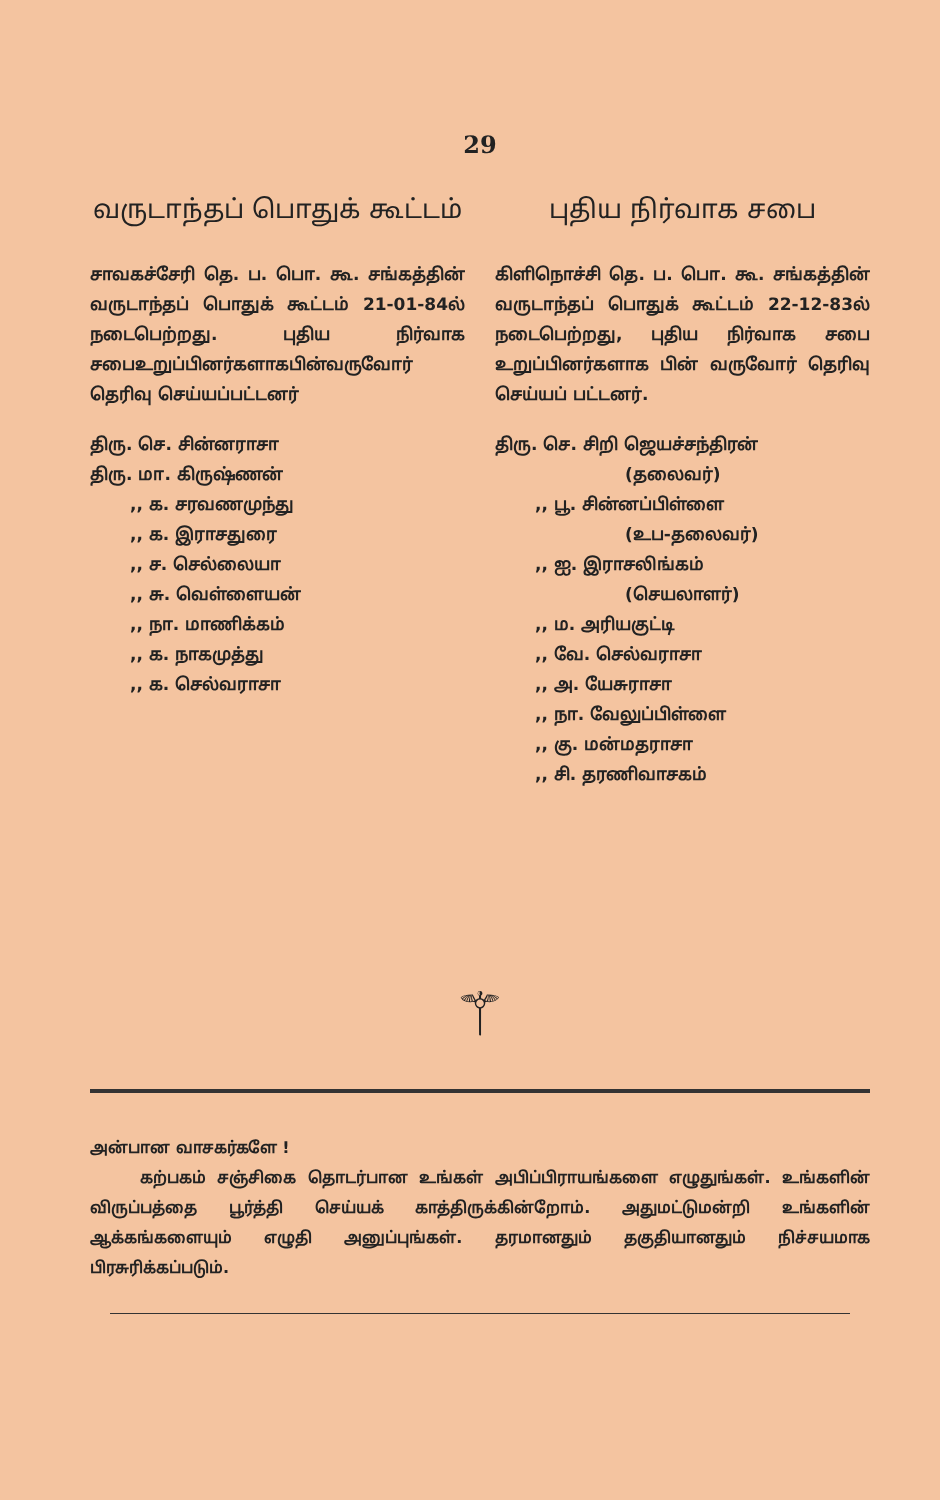29
வருடாந்தப் பொதுக் கூட்டம்
சாவகச்சேரி தெ. ப. பொ. கூ. சங்கத்தின் வருடாந்தப் பொதுக் கூட்டம் 21-01-84ல் நடைபெற்றது. புதிய நிர்வாக சபைஉறுப்பினர்களாகபின்வருவோர் தெரிவு செய்யப்பட்டனர்
திரு. செ. சின்னராசா
திரு. மா. கிருஷ்ணன்
,, க. சரவணமுந்து
,, க. இராசதுரை
,, ச. செல்லையா
,, சு. வெள்ளையன்
,, நா. மாணிக்கம்
,, க. நாகமுத்து
,, க. செல்வராசா
புதிய நிர்வாக சபை
கிளிநொச்சி தெ. ப. பொ. கூ. சங்கத்தின் வருடாந்தப் பொதுக் கூட்டம் 22-12-83ல் நடைபெற்றது, புதிய நிர்வாக சபை உறுப்பினர்களாக பின் வருவோர் தெரிவு செய்யப் பட்டனர்.
திரு. செ. சிறி ஜெயச்சந்திரன்
(தலைவர்)
,, பூ. சின்னப்பிள்ளை
(உப-தலைவர்)
,, ஐ. இராசலிங்கம்
(செயலாளர்)
,, ம. அரியகுட்டி
,, வே. செல்வராசா
,, அ. யேசுராசா
,, நா. வேலுப்பிள்ளை
,, கு. மன்மதராசா
,, சி. தரணிவாசகம்
⚚
அன்பான வாசகர்களே !
கற்பகம் சஞ்சிகை தொடர்பான உங்கள் அபிப்பிராயங்களை எழுதுங்கள். உங்களின் விருப்பத்தை பூர்த்தி செய்யக் காத்திருக்கின்றோம். அதுமட்டுமன்றி உங்களின் ஆக்கங்களையும் எழுதி அனுப்புங்கள். தரமானதும் தகுதியானதும் நிச்சயமாக பிரசுரிக்கப்படும்.